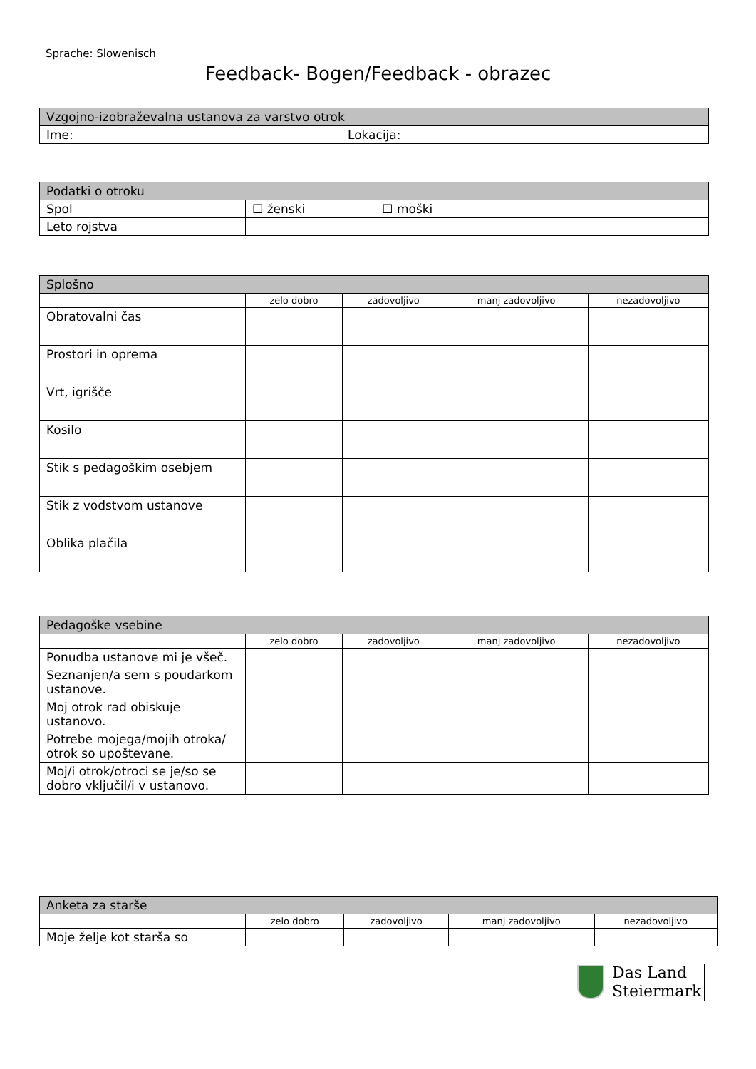Sprache: Slowenisch
Feedback- Bogen/Feedback - obrazec
| Vzgojno-izobraževalna ustanova za varstvo otrok | |
| Ime: | Lokacija: |
| Podatki o otroku | |
| Spol | ☐ ženski ☐ moški |
| Leto rojstva | |
| Splošno | | | | |
| | zelo dobro | zadovoljivo | manj zadovoljivo | nezadovoljivo |
| Obratovalni čas | | | | |
| Prostori in oprema | | | | |
| Vrt, igrišče | | | | |
| Kosilo | | | | |
| Stik s pedagoškim osebjem | | | | |
| Stik z vodstvom ustanove | | | | |
| Oblika plačila | | | | |
| Pedagoške vsebine | | | | |
| | zelo dobro | zadovoljivo | manj zadovoljivo | nezadovoljivo |
| Ponudba ustanove mi je všeč. | | | | |
| Seznanjen/a sem s poudarkom ustanove. | | | | |
| Moj otrok rad obiskuje ustanovo. | | | | |
| Potrebe mojega/mojih otroka/ otrok so upoštevane. | | | | |
| Moj/i otrok/otroci se je/so se dobro vključil/i v ustanovo. | | | | |
| Anketa za starše | | | | |
| | zelo dobro | zadovoljivo | manj zadovoljivo | nezadovoljivo |
| Moje želje kot starša so | | | | |
Das Land
Steiermark